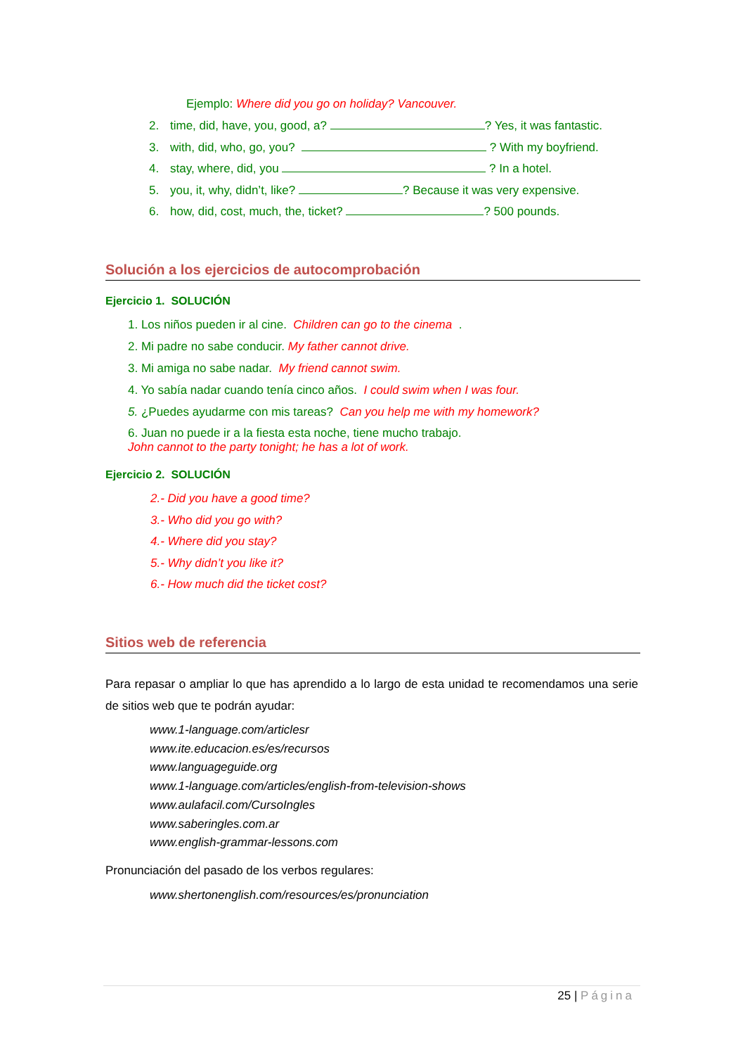Ejemplo: Where did you go on holiday? Vancouver.
2. time, did, have, you, good, a? ? Yes, it was fantastic.
3. with, did, who, go, you? ? With my boyfriend.
4. stay, where, did, you ? In a hotel.
5. you, it, why, didn’t, like? ? Because it was very expensive.
6. how, did, cost, much, the, ticket? ? 500 pounds.
Solución a los ejercicios de autocomprobación
Ejercicio 1. SOLUCIÓN
1. Los niños pueden ir al cine. Children can go to the cinema .
2. Mi padre no sabe conducir. My father cannot drive.
3. Mi amiga no sabe nadar. My friend cannot swim.
4. Yo sabía nadar cuando tenía cinco años. I could swim when I was four.
5. ¿Puedes ayudarme con mis tareas? Can you help me with my homework?
6. Juan no puede ir a la fiesta esta noche, tiene mucho trabajo.
John cannot to the party tonight; he has a lot of work.
Ejercicio 2. SOLUCIÓN
2.- Did you have a good time?
3.- Who did you go with?
4.- Where did you stay?
5.- Why didn’t you like it?
6.- How much did the ticket cost?
Sitios web de referencia
Para repasar o ampliar lo que has aprendido a lo largo de esta unidad te recomendamos una serie de sitios web que te podrán ayudar:
www.1-language.com/articlesr
www.ite.educacion.es/es/recursos
www.languageguide.org
www.1-language.com/articles/english-from-television-shows
www.aulafacil.com/CursoIngles
www.saberingles.com.ar
www.english-grammar-lessons.com
Pronunciación del pasado de los verbos regulares:
www.shertonenglish.com/resources/es/pronunciation
25 | Página